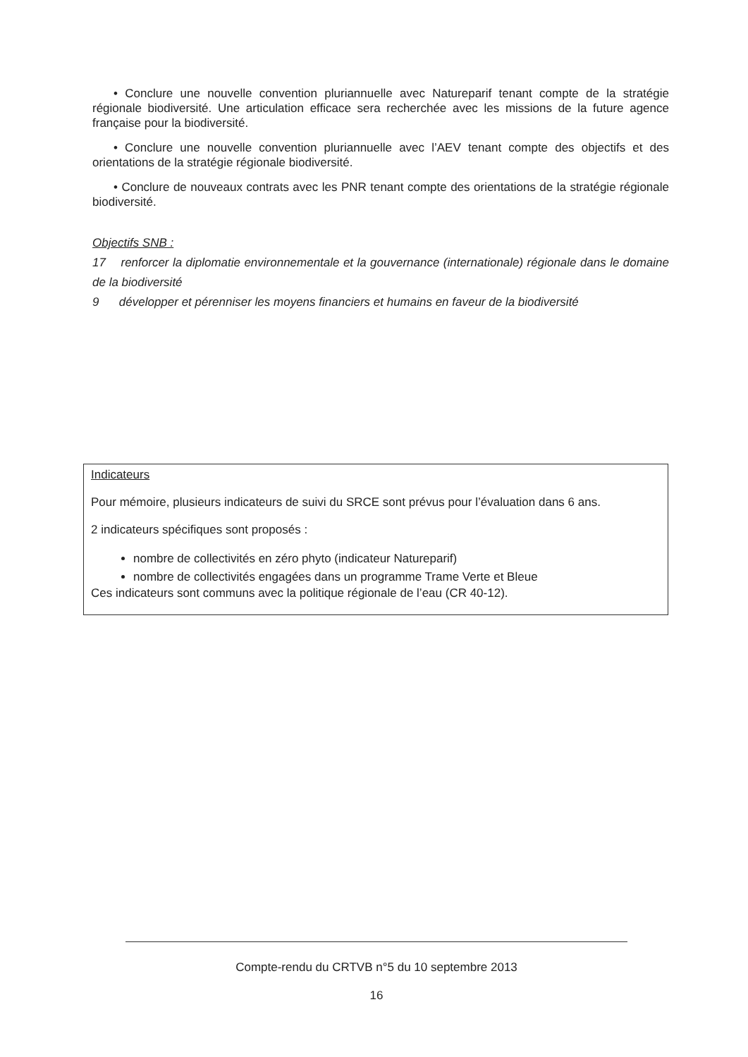• Conclure une nouvelle convention pluriannuelle avec Natureparif tenant compte de la stratégie régionale biodiversité. Une articulation efficace sera recherchée avec les missions de la future agence française pour la biodiversité.
• Conclure une nouvelle convention pluriannuelle avec l’AEV tenant compte des objectifs et des orientations de la stratégie régionale biodiversité.
• Conclure de nouveaux contrats avec les PNR tenant compte des orientations de la stratégie régionale biodiversité.
Objectifs SNB :
17 renforcer la diplomatie environnementale et la gouvernance (internationale) régionale dans le domaine de la biodiversité
9 développer et pérenniser les moyens financiers et humains en faveur de la biodiversité
Indicateurs
Pour mémoire, plusieurs indicateurs de suivi du SRCE sont prévus pour l’évaluation dans 6 ans.
2 indicateurs spécifiques sont proposés :
nombre de collectivités en zéro phyto (indicateur Natureparif)
nombre de collectivités engagées dans un programme Trame Verte et Bleue
Ces indicateurs sont communs avec la politique régionale de l’eau (CR 40-12).
Compte-rendu du CRTVB n°5 du 10 septembre 2013
16